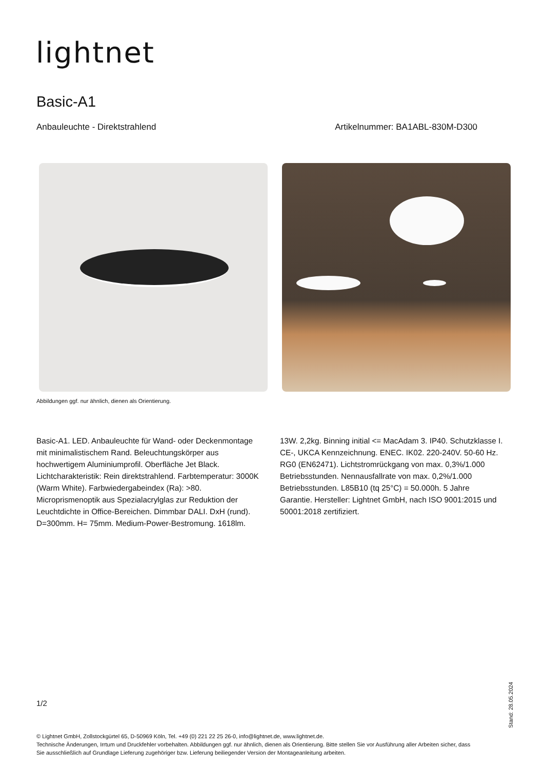lightnet
Basic-A1
Anbauleuchte - Direktstrahlend Artikelnummer: BA1ABL-830M-D300
Abbildungen ggf. nur ähnlich, dienen als Orientierung.
Basic-A1. LED. Anbauleuchte für Wand- oder Deckenmontage mit minimalistischem Rand. Beleuchtungskörper aus hochwertigem Aluminiumprofil. Oberfläche Jet Black. Lichtcharakteristik: Rein direktstrahlend. Farbtemperatur: 3000K (Warm White). Farbwiedergabeindex (Ra): >80. Microprismenoptik aus Spezialacrylglas zur Reduktion der Leuchtdichte in Office-Bereichen. Dimmbar DALI. DxH (rund). D=300mm. H= 75mm. Medium-Power-Bestromung. 1618lm. 13W. 2,2kg. Binning initial <= MacAdam 3. IP40. Schutzklasse I. CE-, UKCA Kennzeichnung. ENEC. IK02. 220-240V. 50-60 Hz. RG0 (EN62471). Lichtstromrückgang von max. 0,3%/1.000 Betriebsstunden. Nennausfallrate von max. 0,2%/1.000 Betriebsstunden. L85B10 (tq 25°C) = 50.000h. 5 Jahre Garantie. Hersteller: Lightnet GmbH, nach ISO 9001:2015 und 50001:2018 zertifiziert.
1/2
© Lightnet GmbH, Zollstockgürtel 65, D-50969 Köln, Tel. +49 (0) 221 22 25 26-0, info@lightnet.de, www.lightnet.de.
Technische Änderungen, Irrtum und Druckfehler vorbehalten. Abbildungen ggf. nur ähnlich, dienen als Orientierung. Bitte stellen Sie vor Ausführung aller Arbeiten sicher, dass Sie ausschließlich auf Grundlage Lieferung zugehöriger bzw. Lieferung beiliegender Version der Montageanleitung arbeiten.
Stand: 28.05.2024